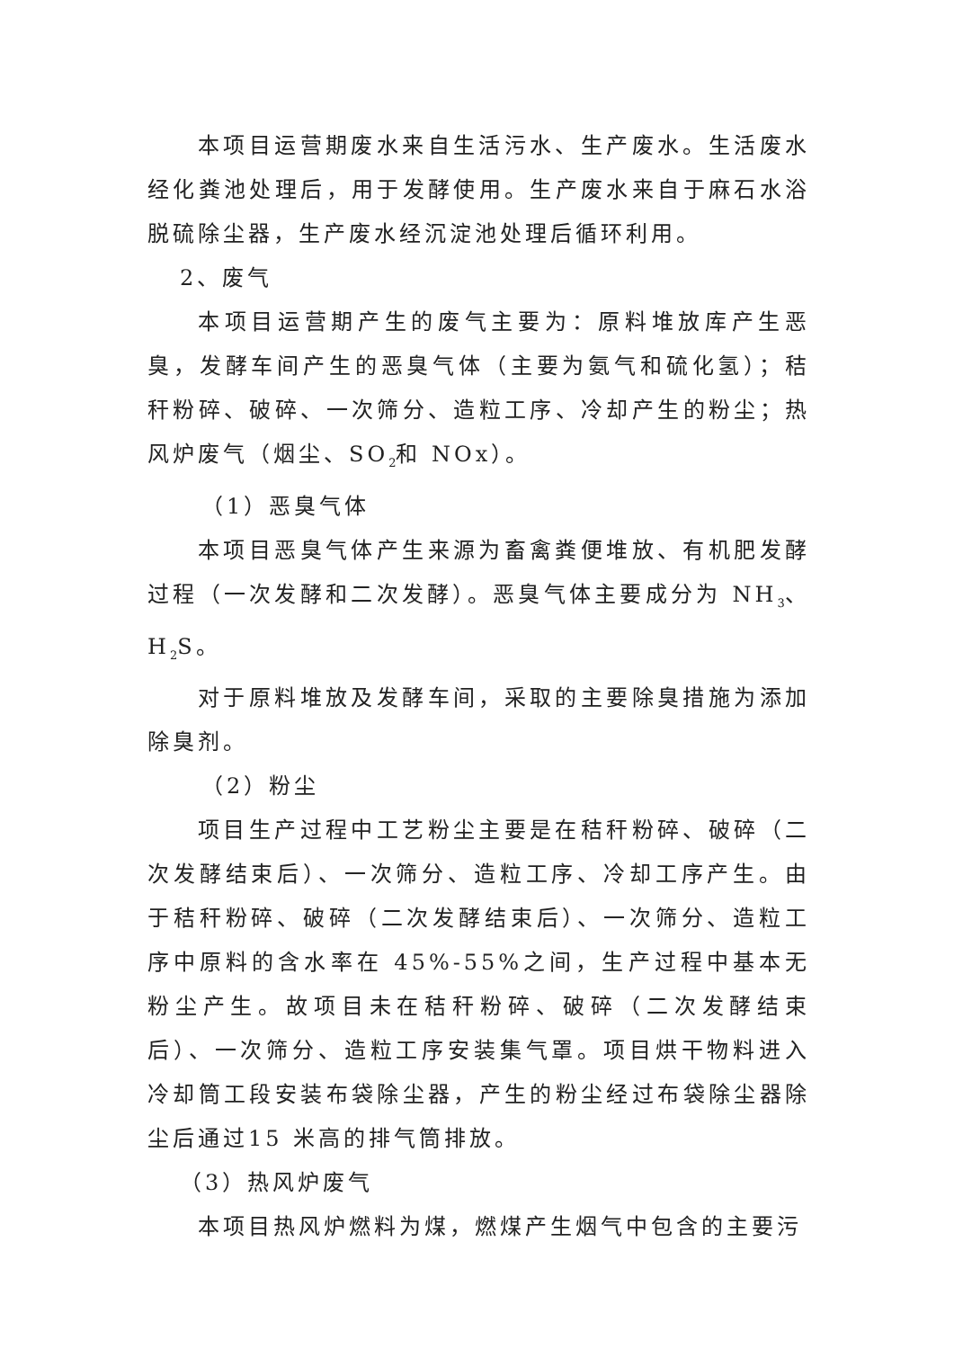本项目运营期废水来自生活污水、生产废水。生活废水经化粪池处理后，用于发酵使用。生产废水来自于麻石水浴脱硫除尘器，生产废水经沉淀池处理后循环利用。
2、废气
本项目运营期产生的废气主要为：原料堆放库产生恶臭，发酵车间产生的恶臭气体（主要为氨气和硫化氢）；秸秆粉碎、破碎、一次筛分、造粒工序、冷却产生的粉尘；热风炉废气（烟尘、SO<sub>2</sub>和 NOx）。
（1）恶臭气体
本项目恶臭气体产生来源为畜禽粪便堆放、有机肥发酵过程（一次发酵和二次发酵）。恶臭气体主要成分为 NH<sub>3</sub>、H<sub>2</sub>S。
对于原料堆放及发酵车间，采取的主要除臭措施为添加除臭剂。
（2）粉尘
项目生产过程中工艺粉尘主要是在秸秆粉碎、破碎（二次发酵结束后）、一次筛分、造粒工序、冷却工序产生。由于秸秆粉碎、破碎（二次发酵结束后）、一次筛分、造粒工序中原料的含水率在 45%-55%之间，生产过程中基本无粉尘产生。故项目未在秸秆粉碎、破碎（二次发酵结束后）、一次筛分、造粒工序安装集气罩。项目烘干物料进入冷却筒工段安装布袋除尘器，产生的粉尘经过布袋除尘器除尘后通过15 米高的排气筒排放。
（3）热风炉废气
本项目热风炉燃料为煤，燃煤产生烟气中包含的主要污